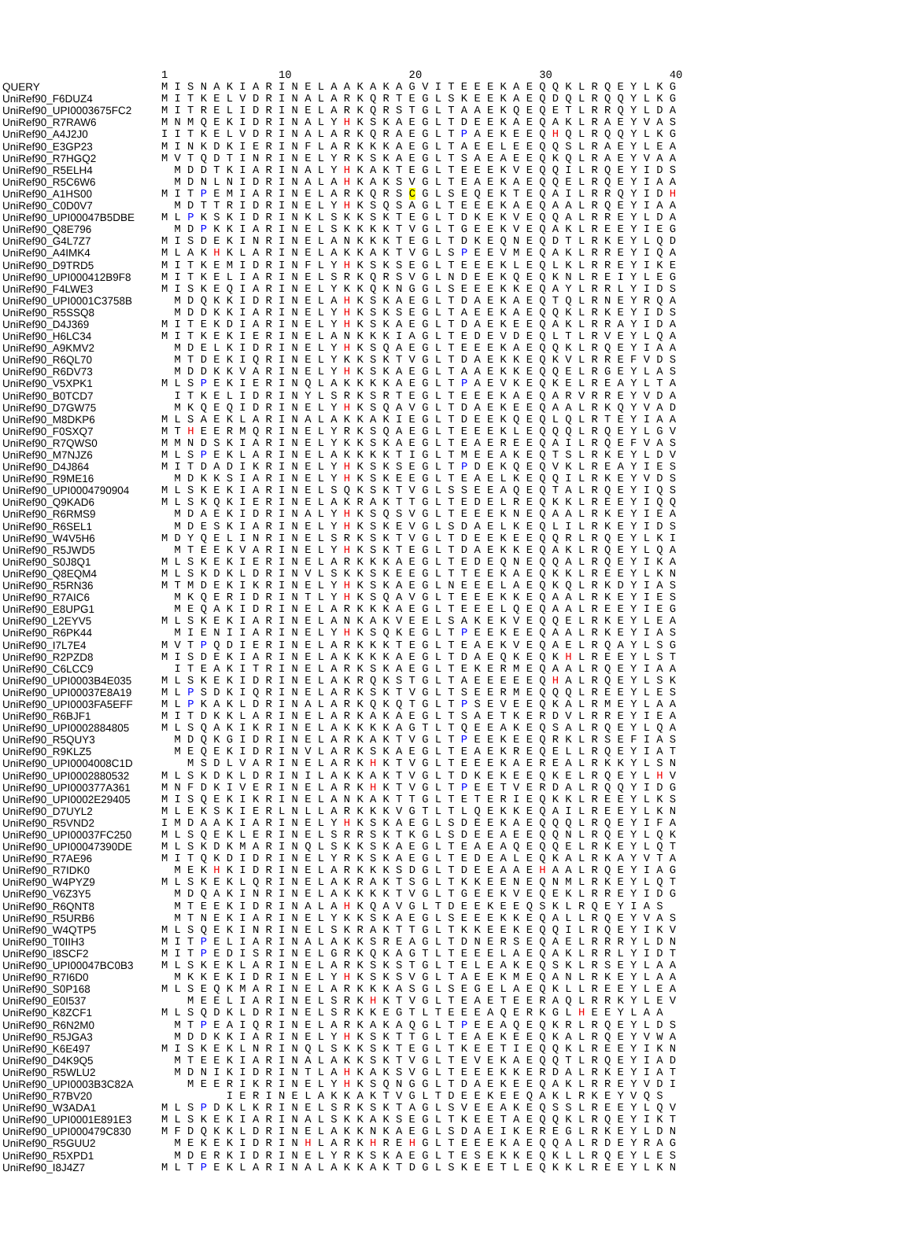| | 1 10 20 30 40 |
| QUERY | M I S N A K I A R I N E L A A K A K A G V I T E E E K A E Q Q K L R Q E Y L K G |
| UniRef90_F6DUZ4 | M I T K E L V D R I N A L A R K Q R T E G L S K E E K A E Q D Q L R Q Q Y L K G |
| UniRef90_UPI0003675FC2 | M I T R E L I D R I N E L A R K Q R S T G L T A A E K Q E Q E T L R R Q Y L D A |
| UniRef90_R7RAW6 | M N M Q E K I D R I N A L Y H K S K A E G L T D E E K A E Q A K L R A E Y V A S |
| UniRef90_A4J2J0 | I I T K E L V D R I N A L A R K Q R A E G L T P A E K E E Q H Q L R Q Q Y L K G |
| UniRef90_E3GP23 | M I N K D K I E R I N F L A R K K K A E G L T A E E L E E Q Q S L R A E Y L E A |
| UniRef90_R7HGQ2 | M V T Q D T I N R I N E L Y R K S K A E G L T S A E A E E Q K Q L R A E Y V A A |
| UniRef90_R5ELH4 | M D D T K I A R I N A L Y H K A K T E G L T E E E K V E Q Q I L R Q E Y I D S |
| UniRef90_R5C6W6 | M D N L N I D R I N A L A H K A K S V G L T E A E K A E Q Q E L R Q E Y I A A |
| UniRef90_A1HS00 | M I T P E M I A R I N E L A R K Q R S C G L S E Q E K T E Q A I L R R Q Y I D H |
| UniRef90_C0D0V7 | M D T T R I D R I N E L Y H K S Q S A G L T E E E K A E Q A A L R Q E Y I A A |
| UniRef90_UPI00047B5DBE | M L P K S K I D R I N K L S K K S K T E G L T D K E K V E Q Q A L R R E Y L D A |
| UniRef90_Q8E796 | M D P K K I A R I N E L S K K K K T V G L T G E E K V E Q A K L R E E Y I E G |
| UniRef90_G4L7Z7 | M I S D E K I N R I N E L A N K K K T E G L T D K E Q N E Q D T L R K E Y L Q D |
| UniRef90_A4IMK4 | M L A K H K L A R I N E L A K K A K T V G L S P E E V M E Q A K L R R E Y I Q A |
| UniRef90_D9TRD5 | M I T K E M I D R I N F L Y H K S K S E G L T E E E K L E Q L K L R R E Y I K E |
| UniRef90_UPI000412B9F8 | M I T K E L I A R I N E L S R K Q R S V G L N D E E K Q E Q K N L R E I Y L E G |
| UniRef90_F4LWE3 | M I S K E Q I A R I N E L Y K K Q K N G G L S E E E K K E Q A Y L R R L Y I D S |
| UniRef90_UPI0001C3758B | M D Q K K I D R I N E L A H K S K A E G L T D A E K A E Q T Q L R N E Y R Q A |
| UniRef90_R5SSQ8 | M D D K K I A R I N E L Y H K S K S E G L T A E E K A E Q Q K L R K E Y I D S |
| UniRef90_D4J369 | M I T E K D I A R I N E L Y H K S K A E G L T D A E K E E Q A K L R R A Y I D A |
| UniRef90_H6LC34 | M I T K E K I E R I N E L A N K K K I A G L T E D E V D E Q L T L R V E Y L Q A |
| UniRef90_A9KMV2 | M D E L K I D R I N E L Y H K S Q A E G L T E E E K A E Q Q K L R Q E Y I A A |
| UniRef90_R6QL70 | M T D E K I Q R I N E L Y K K S K T V G L T D A E K K E Q K V L R R E F V D S |
| UniRef90_R6DV73 | M D D K K V A R I N E L Y H K S K A E G L T A A E K K E Q Q E L R G E Y L A S |
| UniRef90_V5XPK1 | M L S P E K I E R I N Q L A K K K K A E G L T P A E V K E Q K E L R E A Y L T A |
| UniRef90_B0TCD7 | I T K E L I D R I N Y L S R K S R T E G L T E E E K A E Q A R V R R E Y V D A |
| UniRef90_D7GW75 | M K Q E Q I D R I N E L Y H K S Q A V G L T D A E K E E Q A A L R K Q Y V A D |
| UniRef90_M8DKP6 | M L S A E K L A R I N A L A K K A K I E G L T D E E K Q E Q L Q L R T E Y I A A |
| UniRef90_F0SXQ7 | M T H E E R M Q R I N E L Y R K S Q A E G L T E E E K L E Q Q Q L R Q E Y L G V |
| UniRef90_R7QWS0 | M M N D S K I A R I N E L Y K K S K A E G L T E A E R E E Q A I L R Q E F V A S |
| UniRef90_M7NJZ6 | M L S P E K L A R I N E L A K K K K T I G L T M E E A K E Q T S L R K E Y L D V |
| UniRef90_D4J864 | M I T D A D I K R I N E L Y H K S K S E G L T P D E K Q E Q V K L R E A Y I E S |
| UniRef90_R9ME16 | M D K K S I A R I N E L Y H K S K E E G L T E A E L K E Q Q I L R K E Y V D S |
| UniRef90_UPI0004790904 | M L S K E K I A R I N E L S Q K S K T V G L S S E E A Q E Q T A L R Q E Y I Q S |
| UniRef90_Q9KAD6 | M L S K Q K I E R I N E L A K R A K T T G L T E D E L R E Q K K L R E E Y I Q Q |
| UniRef90_R6RMS9 | M D A E K I D R I N A L Y H K S Q S V G L T E E E K N E Q A A L R K E Y I E A |
| UniRef90_R6SEL1 | M D E S K I A R I N E L Y H K S K E V G L S D A E L K E Q L I L R K E Y I D S |
| UniRef90_W4V5H6 | M D Y Q E L I N R I N E L S R K S K T V G L T D E E K E E Q Q R L R Q E Y L K I |
| UniRef90_R5JWD5 | M T E E K V A R I N E L Y H K S K T E G L T D A E K K E Q A K L R Q E Y L Q A |
| UniRef90_S0J8Q1 | M L S K E K I E R I N E L A R K K K A E G L T E D E Q N E Q Q A L R Q E Y I K A |
| UniRef90_Q8EQM4 | M L S K D K L D R I N V L S K K S K E E G L T T E E K A E Q K K L R E E Y L K N |
| UniRef90_R5RN36 | M T M D E K I K R I N E L Y H K S K A E G L N E E E L A E Q K Q L R K D Y I A S |
| UniRef90_R7AIC6 | M K Q E R I D R I N T L Y H K S Q A V G L T E E E K K E Q A A L R K E Y I E S |
| UniRef90_E8UPG1 | M E Q A K I D R I N E L A R K K K A E G L T E E E L Q E Q A A L R E E Y I E G |
| UniRef90_L2EYV5 | M L S K E K I A R I N E L A N K A K V E E L S A K E K V E Q Q E L R K E Y L E A |
| UniRef90_R6PK44 | M I E N I I A R I N E L Y H K S Q K E G L T P E E K E E Q A A L R K E Y I A S |
| UniRef90_I7L7E4 | M V T P Q D I E R I N E L A R K K K T E G L T E A E K V E Q A E L R Q A Y L S G |
| UniRef90_R2PZD8 | M I S D E K I A R I N E L A K K K K A E G L T D A E Q K E Q K H L R E E Y L S T |
| UniRef90_C6LCC9 | I T E A K I T R I N E L A R K S K A E G L T E K E R M E Q A A L R Q E Y I A A |
| UniRef90_UPI0003B4E035 | M L S K E K I D R I N E L A K R Q K S T G L T A E E E E E Q H A L R Q E Y L S K |
| UniRef90_UPI00037E8A19 | M L P S D K I Q R I N E L A R K S K T V G L T S E E R M E Q Q Q L R E E Y L E S |
| UniRef90_UPI0003FA5EFF | M L P K A K L D R I N A L A R K Q K Q T G L T P S E V E E Q K A L R M E Y L A A |
| UniRef90_R6BJF1 | M I T D K K L A R I N E L A R K A K A E G L T S A E T K E R D V L R R E Y I E A |
| UniRef90_UPI0002884805 | M L S Q A K I K R I N E L A K K K K A G T L T Q E E A K E Q S A L R Q E Y L Q A |
| UniRef90_R5QUY3 | M D Q K G I D R I N E L A R K A K T V G L T P E E K E E Q R K L R S E F I A S |
| UniRef90_R9KLZ5 | M E Q E K I D R I N V L A R K S K A E G L T E A E K R E Q E L L R Q E Y I A T |
| UniRef90_UPI0004008C1D | M S D L V A R I N E L A R K H K T V G L T E E E K A E R E A L R K K Y L S N |
| UniRef90_UPI0002880532 | M L S K D K L D R I N I L A K K A K T V G L T D K E K E E Q K E L R Q E Y L H V |
| UniRef90_UPI000377A361 | M N F D K I V E R I N E L A R K H K T V G L T P E E T V E R D A L R Q Q Y I D G |
| UniRef90_UPI0002E29405 | M I S Q E K I K R I N E L A N K A K T T G L T E T E R I E Q K K L R E E Y L K S |
| UniRef90_D7UYL2 | M L E K S K I E R L N L L A R K K K V G T L T L Q E K K E Q A I L R E E Y L K N |
| UniRef90_R5VND2 | I M D A A K I A R I N E L Y H K S K A E G L S D E E K A E Q Q Q L R Q E Y I F A |
| UniRef90_UPI00037FC250 | M L S Q E K L E R I N E L S R R S K T K G L S D E E A E E Q Q N L R Q E Y L Q K |
| UniRef90_UPI00047390DE | M L S K D K M A R I N Q L S K K S K A E G L T E A E A Q E Q Q E L R K E Y L Q T |
| UniRef90_R7AE96 | M I T Q K D I D R I N E L Y R K S K A E G L T E D E A L E Q K A L R K A Y V T A |
| UniRef90_R7IDK0 | M E K H K I D R I N E L A R K K K S D G L T D E E A A E H A A L R Q E Y I A G |
| UniRef90_W4PYZ9 | M L S K E K L Q R I N E L A K R A K T S G L T K K E E N E Q N M L R K E Y L Q T |
| UniRef90_V6Z3Y5 | M D Q A K I N R I N E L A K K K K T V G L T G E E K V E Q E K L R R E Y I D G |
| UniRef90_R6QNT8 | M T E E K I D R I N A L A H K Q A V G L T D E E K E E Q S K L R Q E Y I A S |
| UniRef90_R5URB6 | M T N E K I A R I N E L Y K K S K A E G L S E E E K K E Q A L L R Q E Y V A S |
| UniRef90_W4QTP5 | M L S Q E K I N R I N E L S K R A K T T G L T K K E E K E Q Q I L R Q E Y I K V |
| UniRef90_T0IIH3 | M I T P E L I A R I N A L A K K S R E A G L T D N E R S E Q A E L R R R Y L D N |
| UniRef90_I8SCF2 | M I T P E D I S R I N E L G R K Q K A G T L T E E E L A E Q A K L R R L Y I D T |
| UniRef90_UPI00047BC0B3 | M L S K E K L A R I N E L A R K S K S T G L T E L E A K E Q S K L R S E Y L A A |
| UniRef90_R7I6D0 | M K K E K I D R I N E L Y H K S K S V G L T A E E K M E Q A N L R K E Y L A A |
| UniRef90_S0P168 | M L S E Q K M A R I N E L A R K K K A S G L S E G E L A E Q K L L R E E Y L E A |
| UniRef90_E0I537 | M E E L I A R I N E L S R K H K T V G L T E A E T E E R A Q L R R K Y L E V |
| UniRef90_K8ZCF1 | M L S Q D K L D R I N E L S R K K E G T L T E E E A Q E R K G L H E E Y L A A |
| UniRef90_R6N2M0 | M T P E A I Q R I N E L A R K A K A Q G L T P E E A Q E Q K R L R Q E Y L D S |
| UniRef90_R5JGA3 | M D D K K I A R I N E L Y H K S K T T G L T E A E K E E Q K A L R Q E Y V W A |
| UniRef90_K6E497 | M I S K E K L N R I N Q L S K K S K T E G L T K E E T I E Q Q K L R E E Y I K N |
| UniRef90_D4K9Q5 | M T E E K I A R I N A L A K K S K T V G L T E V E K A E Q Q T L R Q E Y I A D |
| UniRef90_R5WLU2 | M D N I K I D R I N T L A H K A K S V G L T E E E K K E R D A L R K E Y I A T |
| UniRef90_UPI0003B3C82A | M E E R I K R I N E L Y H K S Q N G G L T D A E K E E Q A K L R R E Y V D I |
| UniRef90_R7BV20 | I E R I N E L A K K A K T V G L T D E E K E E Q A K L R K E Y V Q S |
| UniRef90_W3ADA1 | M L S P D K L K R I N E L S R K S K T A G L S V E E A K E Q S S L R E E Y L Q V |
| UniRef90_UPI0001E891E3 | M L S K E K I A R I N A L S K K A K S E G L T K E E T A E Q Q K L R Q E Y I K T |
| UniRef90_UPI000479C830 | M F D Q K K L D R I N E L A K K N K A E G L S D A E I K E R E G L R K E Y L D N |
| UniRef90_R5GUU2 | M E K E K I D R I N H L A R K H R E H G L T E E E K A E Q Q A L R D E Y R A G |
| UniRef90_R5XPD1 | M D E R K I D R I N E L Y R K S K A E G L T E S E K K E Q K L L R Q E Y L E S |
| UniRef90_I8J4Z7 | M L T P E K L A R I N A L A K K A K T D G L S K E E T L E Q K K L R E E Y L K N |